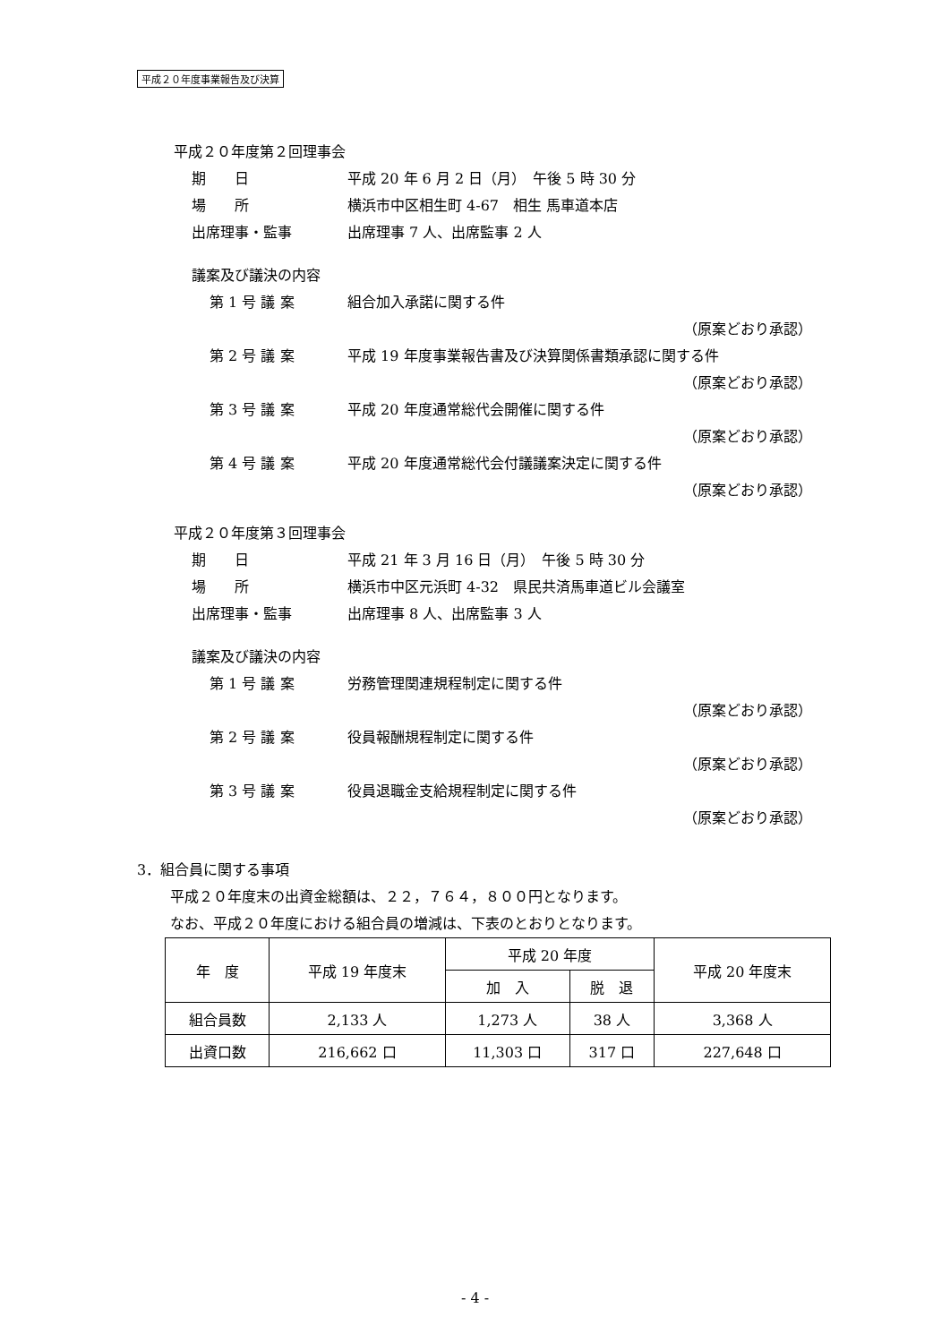平成２０年度事業報告及び決算
平成２０年度第２回理事会
期　　日 平成 20 年 6 月 2 日（月）　午後 5 時 30 分
場　　所 横浜市中区相生町 4-67　相生 馬車道本店
出席理事・監事 出席理事 7 人、出席監事 2 人
議案及び議決の内容
第 1 号 議 案 組合加入承諾に関する件
（原案どおり承認）
第 2 号 議 案 平成 19 年度事業報告書及び決算関係書類承認に関する件
（原案どおり承認）
第 3 号 議 案 平成 20 年度通常総代会開催に関する件
（原案どおり承認）
第 4 号 議 案 平成 20 年度通常総代会付議議案決定に関する件
（原案どおり承認）
平成２０年度第３回理事会
期　　日 平成 21 年 3 月 16 日（月）　午後 5 時 30 分
場　　所 横浜市中区元浜町 4-32　県民共済馬車道ビル会議室
出席理事・監事 出席理事 8 人、出席監事 3 人
議案及び議決の内容
第 1 号 議 案 労務管理関連規程制定に関する件
（原案どおり承認）
第 2 号 議 案 役員報酬規程制定に関する件
（原案どおり承認）
第 3 号 議 案 役員退職金支給規程制定に関する件
（原案どおり承認）
3．組合員に関する事項
平成２０年度末の出資金総額は、２２，７６４，８００円となります。
なお、平成２０年度における組合員の増減は、下表のとおりとなります。
| 年 度 | 平成 19 年度末 | 平成 20 年度 | | 平成 20 年度末 |
| --- | --- | --- | --- | --- |
| | | 加 入 | 脱 退 | |
| 組合員数 | 2,133 人 | 1,273 人 | 38 人 | 3,368 人 |
| 出資口数 | 216,662 口 | 11,303 口 | 317 口 | 227,648 口 |
- 4 -